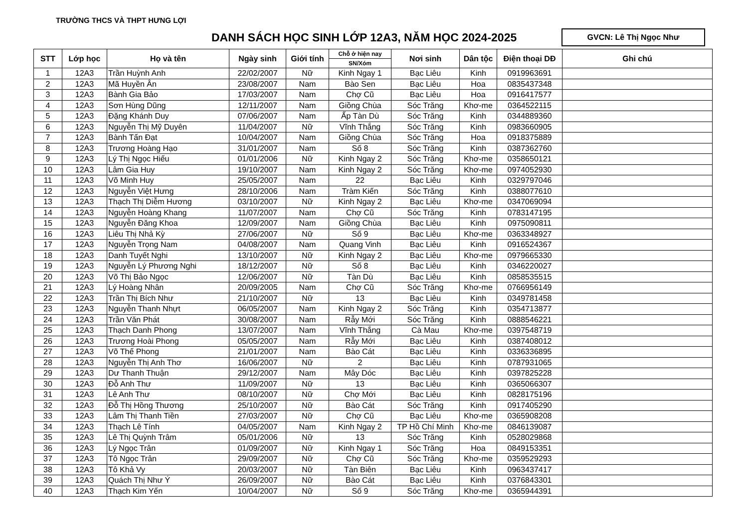TRƯỜNG THCS VÀ THPT HƯNG LỢI
DANH SÁCH HỌC SINH LỚP 12A3, NĂM HỌC 2024-2025
GVCN: Lê Thị Ngọc Như
| STT | Lớp học | Họ và tên | Ngày sinh | Giới tính | Chỗ ở hiện nay | Nơi sinh | Dân tộc | Điện thoại DĐ | Ghi chú |
| --- | --- | --- | --- | --- | --- | --- | --- | --- | --- |
| | | | | | SN/Xóm | | | | |
| 1 | 12A3 | Trần Huỳnh Anh | 22/02/2007 | Nữ | Kinh Ngay 1 | Bạc Liêu | Kinh | 0919963691 | |
| 2 | 12A3 | Mã Huyền Ân | 23/08/2007 | Nam | Bào Sen | Bạc Liêu | Hoa | 0835437348 | |
| 3 | 12A3 | Bành Gia Bảo | 17/03/2007 | Nam | Chợ Cũ | Bạc Liêu | Hoa | 0916417577 | |
| 4 | 12A3 | Sơn Hùng Dũng | 12/11/2007 | Nam | Giồng Chùa | Sóc Trăng | Khơ-me | 0364522115 | |
| 5 | 12A3 | Đặng Khánh Duy | 07/06/2007 | Nam | Ấp Tàn Dù | Sóc Trăng | Kinh | 0344889360 | |
| 6 | 12A3 | Nguyễn Thị Mỹ Duyên | 11/04/2007 | Nữ | Vĩnh Thắng | Sóc Trăng | Kinh | 0983660905 | |
| 7 | 12A3 | Bành Tấn Đạt | 10/04/2007 | Nam | Giồng Chùa | Sóc Trăng | Hoa | 0918375889 | |
| 8 | 12A3 | Trương Hoàng Hạo | 31/01/2007 | Nam | Số 8 | Sóc Trăng | Kinh | 0387362760 | |
| 9 | 12A3 | Lý Thị Ngọc Hiếu | 01/01/2006 | Nữ | Kinh Ngay 2 | Sóc Trăng | Khơ-me | 0358650121 | |
| 10 | 12A3 | Lâm Gia Huy | 19/10/2007 | Nam | Kinh Ngay 2 | Sóc Trăng | Khơ-me | 0974052930 | |
| 11 | 12A3 | Võ Minh Huy | 25/05/2007 | Nam | 22 | Bạc Liêu | Kinh | 0329797046 | |
| 12 | 12A3 | Nguyễn Việt Hưng | 28/10/2006 | Nam | Tràm Kiến | Sóc Trăng | Kinh | 0388077610 | |
| 13 | 12A3 | Thạch Thị Diễm Hương | 03/10/2007 | Nữ | Kinh Ngay 2 | Bạc Liêu | Khơ-me | 0347069094 | |
| 14 | 12A3 | Nguyễn Hoàng Khang | 11/07/2007 | Nam | Chợ Cũ | Sóc Trăng | Kinh | 0783147195 | |
| 15 | 12A3 | Nguyễn Đăng Khoa | 12/09/2007 | Nam | Giồng Chùa | Bạc Liêu | Kinh | 0975090811 | |
| 16 | 12A3 | Liêu Thị Nhả Kỳ | 27/06/2007 | Nữ | Số 9 | Bạc Liêu | Khơ-me | 0363348927 | |
| 17 | 12A3 | Nguyễn Trọng Nam | 04/08/2007 | Nam | Quang Vinh | Bạc Liêu | Kinh | 0916524367 | |
| 18 | 12A3 | Danh Tuyết Nghi | 13/10/2007 | Nữ | Kinh Ngay 2 | Bạc Liêu | Khơ-me | 0979665330 | |
| 19 | 12A3 | Nguyễn Lý Phương Nghi | 18/12/2007 | Nữ | Số 8 | Bạc Liêu | Kinh | 0346220027 | |
| 20 | 12A3 | Võ Thị Bảo Ngọc | 12/06/2007 | Nữ | Tàn Dù | Bạc Liêu | Kinh | 0858535515 | |
| 21 | 12A3 | Lý Hoàng Nhân | 20/09/2005 | Nam | Chợ Cũ | Sóc Trăng | Khơ-me | 0766956149 | |
| 22 | 12A3 | Trần Thị Bích Như | 21/10/2007 | Nữ | 13 | Bạc Liêu | Kinh | 0349781458 | |
| 23 | 12A3 | Nguyễn Thanh Nhựt | 06/05/2007 | Nam | Kinh Ngay 2 | Sóc Trăng | Kinh | 0354713877 | |
| 24 | 12A3 | Trần Văn Phát | 30/08/2007 | Nam | Rẫy Mới | Sóc Trăng | Kinh | 0888546221 | |
| 25 | 12A3 | Thạch Danh Phong | 13/07/2007 | Nam | Vĩnh Thắng | Cà Mau | Khơ-me | 0397548719 | |
| 26 | 12A3 | Trương Hoài Phong | 05/05/2007 | Nam | Rẫy Mới | Bạc Liêu | Kinh | 0387408012 | |
| 27 | 12A3 | Võ Thế Phong | 21/01/2007 | Nam | Bào Cát | Bạc Liêu | Kinh | 0336336895 | |
| 28 | 12A3 | Nguyễn Thị Anh Thơ | 16/06/2007 | Nữ | 2 | Bạc Liêu | Kinh | 0787931065 | |
| 29 | 12A3 | Dư Thanh Thuận | 29/12/2007 | Nam | Mây Dóc | Bạc Liêu | Kinh | 0397825228 | |
| 30 | 12A3 | Đỗ Anh Thư | 11/09/2007 | Nữ | 13 | Bạc Liêu | Kinh | 0365066307 | |
| 31 | 12A3 | Lê Anh Thư | 08/10/2007 | Nữ | Chợ Mới | Bạc Liêu | Kinh | 0828175196 | |
| 32 | 12A3 | Đỗ Thị Hồng Thương | 25/10/2007 | Nữ | Bào Cát | Sóc Trăng | Kinh | 0917405290 | |
| 33 | 12A3 | Lâm Thị Thanh Tiền | 27/03/2007 | Nữ | Chợ Cũ | Bạc Liêu | Khơ-me | 0365908208 | |
| 34 | 12A3 | Thạch Lê Tính | 04/05/2007 | Nam | Kinh Ngay 2 | TP Hồ Chí Minh | Khơ-me | 0846139087 | |
| 35 | 12A3 | Lê Thị Quỳnh Trâm | 05/01/2006 | Nữ | 13 | Sóc Trăng | Kinh | 0528029868 | |
| 36 | 12A3 | Lý Ngọc Trân | 01/09/2007 | Nữ | Kinh Ngay 1 | Sóc Trăng | Hoa | 0849153351 | |
| 37 | 12A3 | Tô Ngọc Trân | 29/09/2007 | Nữ | Chợ Cũ | Sóc Trăng | Khơ-me | 0359529293 | |
| 38 | 12A3 | Tô Khả Vy | 20/03/2007 | Nữ | Tàn Biên | Bạc Liêu | Kinh | 0963437417 | |
| 39 | 12A3 | Quách Thị Như Ý | 26/09/2007 | Nữ | Bào Cát | Bạc Liêu | Kinh | 0376843301 | |
| 40 | 12A3 | Thạch Kim Yến | 10/04/2007 | Nữ | Số 9 | Sóc Trăng | Khơ-me | 0365944391 | |